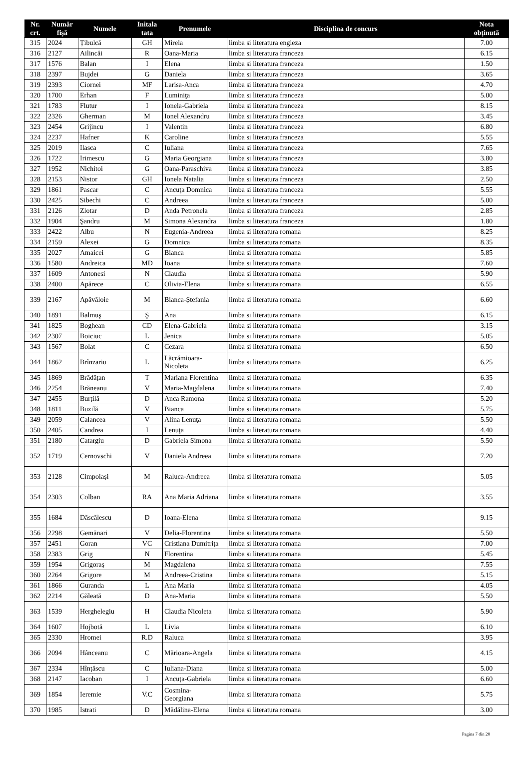| Nr. crt. | Număr fişă | Numele | Initala tata | Prenumele | Disciplina de concurs | Nota obținută |
| --- | --- | --- | --- | --- | --- | --- |
| 315 | 2024 | Țibulcă | GH | Mirela | limba si literatura engleza | 7.00 |
| 316 | 2127 | Ailincăi | R | Oana-Maria | limba si literatura franceza | 6.15 |
| 317 | 1576 | Balan | I | Elena | limba si literatura franceza | 1.50 |
| 318 | 2397 | Bujdei | G | Daniela | limba si literatura franceza | 3.65 |
| 319 | 2393 | Ciornei | MF | Larisa-Anca | limba si literatura franceza | 4.70 |
| 320 | 1700 | Erhan | F | Luminiţa | limba si literatura franceza | 5.00 |
| 321 | 1783 | Flutur | I | Ionela-Gabriela | limba si literatura franceza | 8.15 |
| 322 | 2326 | Gherman | M | Ionel Alexandru | limba si literatura franceza | 3.45 |
| 323 | 2454 | Grijincu | I | Valentin | limba si literatura franceza | 6.80 |
| 324 | 2237 | Hafner | K | Caroline | limba si literatura franceza | 5.55 |
| 325 | 2019 | Ilasca | C | Iuliana | limba si literatura franceza | 7.65 |
| 326 | 1722 | Irimescu | G | Maria Georgiana | limba si literatura franceza | 3.80 |
| 327 | 1952 | Nichitoi | G | Oana-Paraschiva | limba si literatura franceza | 3.85 |
| 328 | 2153 | Nistor | GH | Ionela Natalia | limba si literatura franceza | 2.50 |
| 329 | 1861 | Pascar | C | Ancuţa Domnica | limba si literatura franceza | 5.55 |
| 330 | 2425 | Sibechi | C | Andreea | limba si literatura franceza | 5.00 |
| 331 | 2126 | Zlotar | D | Anda Petronela | limba si literatura franceza | 2.85 |
| 332 | 1904 | Şandru | M | Simona Alexandra | limba si literatura franceza | 1.80 |
| 333 | 2422 | Albu | N | Eugenia-Andreea | limba si literatura romana | 8.25 |
| 334 | 2159 | Alexei | G | Domnica | limba si literatura romana | 8.35 |
| 335 | 2027 | Amaicei | G | Bianca | limba si literatura romana | 5.85 |
| 336 | 1580 | Andreica | MD | Ioana | limba si literatura romana | 7.60 |
| 337 | 1609 | Antonesi | N | Claudia | limba si literatura romana | 5.90 |
| 338 | 2400 | Apărece | C | Olivia-Elena | limba si literatura romana | 6.55 |
| 339 | 2167 | Apăvăloie | M | Bianca-Ștefania | limba si literatura romana | 6.60 |
| 340 | 1891 | Balmuş | Ş | Ana | limba si literatura romana | 6.15 |
| 341 | 1825 | Boghean | CD | Elena-Gabriela | limba si literatura romana | 3.15 |
| 342 | 2307 | Boiciuc | L | Jenica | limba si literatura romana | 5.05 |
| 343 | 1567 | Bolat | C | Cezara | limba si literatura romana | 6.50 |
| 344 | 1862 | Brînzariu | L | Lăcrămioara- Nicoleta | limba si literatura romana | 6.25 |
| 345 | 1869 | Brădățan | T | Mariana Florentina | limba si literatura romana | 6.35 |
| 346 | 2254 | Brăneanu | V | Maria-Magdalena | limba si literatura romana | 7.40 |
| 347 | 2455 | Burțilă | D | Anca Ramona | limba si literatura romana | 5.20 |
| 348 | 1811 | Buzilă | V | Bianca | limba si literatura romana | 5.75 |
| 349 | 2059 | Calancea | V | Alina Lenuţa | limba si literatura romana | 5.50 |
| 350 | 2405 | Candrea | I | Lenuţa | limba si literatura romana | 4.40 |
| 351 | 2180 | Catargiu | D | Gabriela Simona | limba si literatura romana | 5.50 |
| 352 | 1719 | Cernovschi | V | Daniela Andreea | limba si literatura romana | 7.20 |
| 353 | 2128 | Cimpoiași | M | Raluca-Andreea | limba si literatura romana | 5.05 |
| 354 | 2303 | Colban | RA | Ana Maria Adriana | limba si literatura romana | 3.55 |
| 355 | 1684 | Dăscălescu | D | Ioana-Elena | limba si literatura romana | 9.15 |
| 356 | 2298 | Gemănari | V | Delia-Florentina | limba si literatura romana | 5.50 |
| 357 | 2451 | Goran | VC | Cristiana Dumitrița | limba si literatura romana | 7.00 |
| 358 | 2383 | Grig | N | Florentina | limba si literatura romana | 5.45 |
| 359 | 1954 | Grigoraş | M | Magdalena | limba si literatura romana | 7.55 |
| 360 | 2264 | Grigore | M | Andreea-Cristina | limba si literatura romana | 5.15 |
| 361 | 1866 | Guranda | L | Ana Maria | limba si literatura romana | 4.05 |
| 362 | 2214 | Găleată | D | Ana-Maria | limba si literatura romana | 5.50 |
| 363 | 1539 | Herghelegiu | H | Claudia Nicoleta | limba si literatura romana | 5.90 |
| 364 | 1607 | Hojbotă | L | Livia | limba si literatura romana | 6.10 |
| 365 | 2330 | Hromei | R.D | Raluca | limba si literatura romana | 3.95 |
| 366 | 2094 | Hânceanu | C | Mărioara-Angela | limba si literatura romana | 4.15 |
| 367 | 2334 | Hînțăscu | C | Iuliana-Diana | limba si literatura romana | 5.00 |
| 368 | 2147 | Iacoban | I | Ancuța-Gabriela | limba si literatura romana | 6.60 |
| 369 | 1854 | Ieremie | V.C | Cosmina- Georgiana | limba si literatura romana | 5.75 |
| 370 | 1985 | Istrati | D | Mădălina-Elena | limba si literatura romana | 3.00 |
Pagina 7 din 20